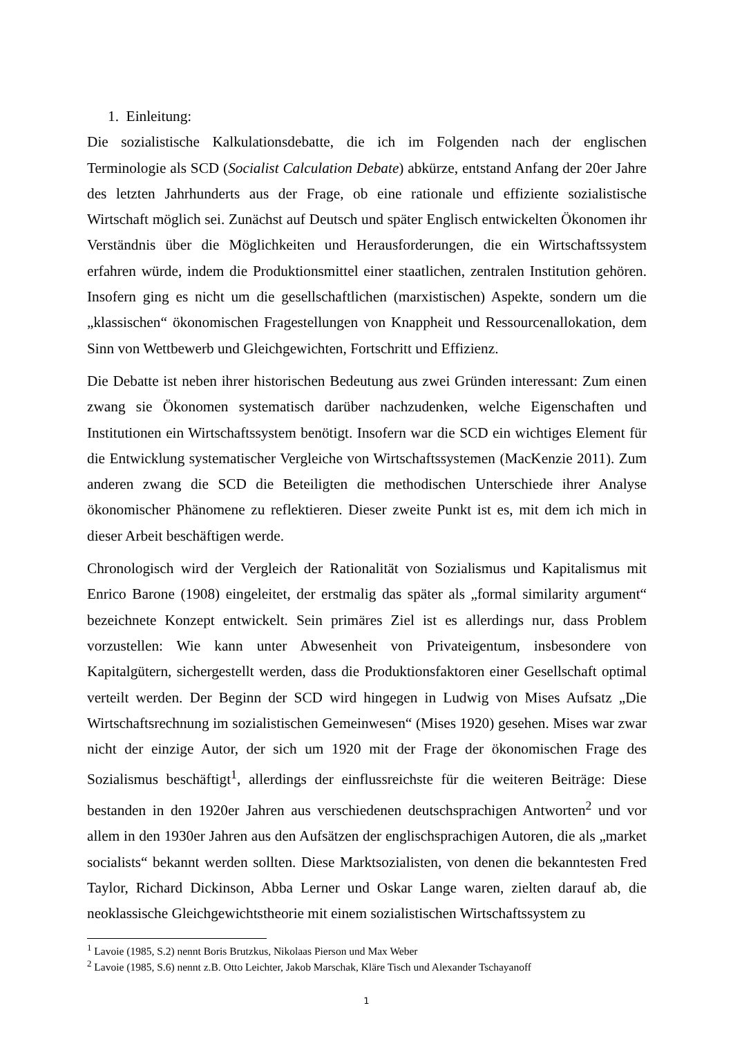1. Einleitung:
Die sozialistische Kalkulationsdebatte, die ich im Folgenden nach der englischen Terminologie als SCD (Socialist Calculation Debate) abkürze, entstand Anfang der 20er Jahre des letzten Jahrhunderts aus der Frage, ob eine rationale und effiziente sozialistische Wirtschaft möglich sei. Zunächst auf Deutsch und später Englisch entwickelten Ökonomen ihr Verständnis über die Möglichkeiten und Herausforderungen, die ein Wirtschaftssystem erfahren würde, indem die Produktionsmittel einer staatlichen, zentralen Institution gehören. Insofern ging es nicht um die gesellschaftlichen (marxistischen) Aspekte, sondern um die „klassischen“ ökonomischen Fragestellungen von Knappheit und Ressourcenallokation, dem Sinn von Wettbewerb und Gleichgewichten, Fortschritt und Effizienz.
Die Debatte ist neben ihrer historischen Bedeutung aus zwei Gründen interessant: Zum einen zwang sie Ökonomen systematisch darüber nachzudenken, welche Eigenschaften und Institutionen ein Wirtschaftssystem benötigt. Insofern war die SCD ein wichtiges Element für die Entwicklung systematischer Vergleiche von Wirtschaftssystemen (MacKenzie 2011). Zum anderen zwang die SCD die Beteiligten die methodischen Unterschiede ihrer Analyse ökonomischer Phänomene zu reflektieren. Dieser zweite Punkt ist es, mit dem ich mich in dieser Arbeit beschäftigen werde.
Chronologisch wird der Vergleich der Rationalität von Sozialismus und Kapitalismus mit Enrico Barone (1908) eingeleitet, der erstmalig das später als „formal similarity argument“ bezeichnete Konzept entwickelt. Sein primäres Ziel ist es allerdings nur, dass Problem vorzustellen: Wie kann unter Abwesenheit von Privateigentum, insbesondere von Kapitalgütern, sichergestellt werden, dass die Produktionsfaktoren einer Gesellschaft optimal verteilt werden. Der Beginn der SCD wird hingegen in Ludwig von Mises Aufsatz „Die Wirtschaftsrechnung im sozialistischen Gemeinwesen“ (Mises 1920) gesehen. Mises war zwar nicht der einzige Autor, der sich um 1920 mit der Frage der ökonomischen Frage des Sozialismus beschäftigt<sup>1</sup>, allerdings der einflussreichste für die weiteren Beiträge: Diese bestanden in den 1920er Jahren aus verschiedenen deutschsprachigen Antworten<sup>2</sup> und vor allem in den 1930er Jahren aus den Aufsätzen der englischsprachigen Autoren, die als „market socialists“ bekannt werden sollten. Diese Marktsozialisten, von denen die bekanntesten Fred Taylor, Richard Dickinson, Abba Lerner und Oskar Lange waren, zielten darauf ab, die neoklassische Gleichgewichtstheorie mit einem sozialistischen Wirtschaftssystem zu
<sup>1</sup> Lavoie (1985, S.2) nennt Boris Brutzkus, Nikolaas Pierson und Max Weber
<sup>2</sup> Lavoie (1985, S.6) nennt z.B. Otto Leichter, Jakob Marschak, Kläre Tisch und Alexander Tschayanoff
1